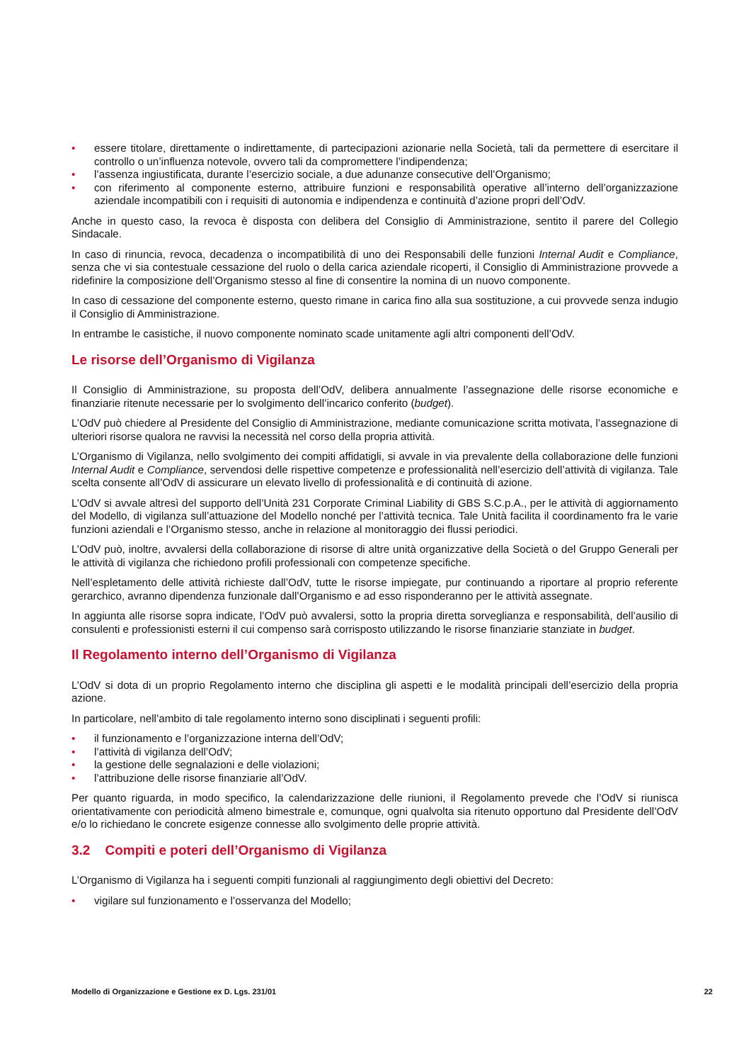• essere titolare, direttamente o indirettamente, di partecipazioni azionarie nella Società, tali da permettere di esercitare il controllo o un’influenza notevole, ovvero tali da compromettere l’indipendenza;
• l’assenza ingiustificata, durante l’esercizio sociale, a due adunanze consecutive dell’Organismo;
• con riferimento al componente esterno, attribuire funzioni e responsabilità operative all’interno dell’organizzazione aziendale incompatibili con i requisiti di autonomia e indipendenza e continuità d’azione propri dell’OdV.
Anche in questo caso, la revoca è disposta con delibera del Consiglio di Amministrazione, sentito il parere del Collegio Sindacale.
In caso di rinuncia, revoca, decadenza o incompatibilità di uno dei Responsabili delle funzioni Internal Audit e Compliance, senza che vi sia contestuale cessazione del ruolo o della carica aziendale ricoperti, il Consiglio di Amministrazione provvede a ridefinire la composizione dell’Organismo stesso al fine di consentire la nomina di un nuovo componente.
In caso di cessazione del componente esterno, questo rimane in carica fino alla sua sostituzione, a cui provvede senza indugio il Consiglio di Amministrazione.
In entrambe le casistiche, il nuovo componente nominato scade unitamente agli altri componenti dell’OdV.
Le risorse dell’Organismo di Vigilanza
Il Consiglio di Amministrazione, su proposta dell’OdV, delibera annualmente l’assegnazione delle risorse economiche e finanziarie ritenute necessarie per lo svolgimento dell’incarico conferito (budget).
L’OdV può chiedere al Presidente del Consiglio di Amministrazione, mediante comunicazione scritta motivata, l’assegnazione di ulteriori risorse qualora ne ravvisi la necessità nel corso della propria attività.
L’Organismo di Vigilanza, nello svolgimento dei compiti affidatigli, si avvale in via prevalente della collaborazione delle funzioni Internal Audit e Compliance, servendosi delle rispettive competenze e professionalità nell’esercizio dell’attività di vigilanza. Tale scelta consente all’OdV di assicurare un elevato livello di professionalità e di continuità di azione.
L’OdV si avvale altresì del supporto dell’Unità 231 Corporate Criminal Liability di GBS S.C.p.A., per le attività di aggiornamento del Modello, di vigilanza sull’attuazione del Modello nonché per l’attività tecnica. Tale Unità facilita il coordinamento fra le varie funzioni aziendali e l’Organismo stesso, anche in relazione al monitoraggio dei flussi periodici.
L’OdV può, inoltre, avvalersi della collaborazione di risorse di altre unità organizzative della Società o del Gruppo Generali per le attività di vigilanza che richiedono profili professionali con competenze specifiche.
Nell’espletamento delle attività richieste dall’OdV, tutte le risorse impiegate, pur continuando a riportare al proprio referente gerarchico, avranno dipendenza funzionale dall’Organismo e ad esso risponderanno per le attività assegnate.
In aggiunta alle risorse sopra indicate, l’OdV può avvalersi, sotto la propria diretta sorveglianza e responsabilità, dell’ausilio di consulenti e professionisti esterni il cui compenso sarà corrisposto utilizzando le risorse finanziarie stanziate in budget.
Il Regolamento interno dell’Organismo di Vigilanza
L’OdV si dota di un proprio Regolamento interno che disciplina gli aspetti e le modalità principali dell’esercizio della propria azione.
In particolare, nell’ambito di tale regolamento interno sono disciplinati i seguenti profili:
• il funzionamento e l’organizzazione interna dell’OdV;
• l’attività di vigilanza dell’OdV;
• la gestione delle segnalazioni e delle violazioni;
• l’attribuzione delle risorse finanziarie all’OdV.
Per quanto riguarda, in modo specifico, la calendarizzazione delle riunioni, il Regolamento prevede che l’OdV si riunisca orientativamente con periodicità almeno bimestrale e, comunque, ogni qualvolta sia ritenuto opportuno dal Presidente dell’OdV e/o lo richiedano le concrete esigenze connesse allo svolgimento delle proprie attività.
3.2 Compiti e poteri dell’Organismo di Vigilanza
L’Organismo di Vigilanza ha i seguenti compiti funzionali al raggiungimento degli obiettivi del Decreto:
• vigilare sul funzionamento e l’osservanza del Modello;
Modello di Organizzazione e Gestione ex D. Lgs. 231/01 22